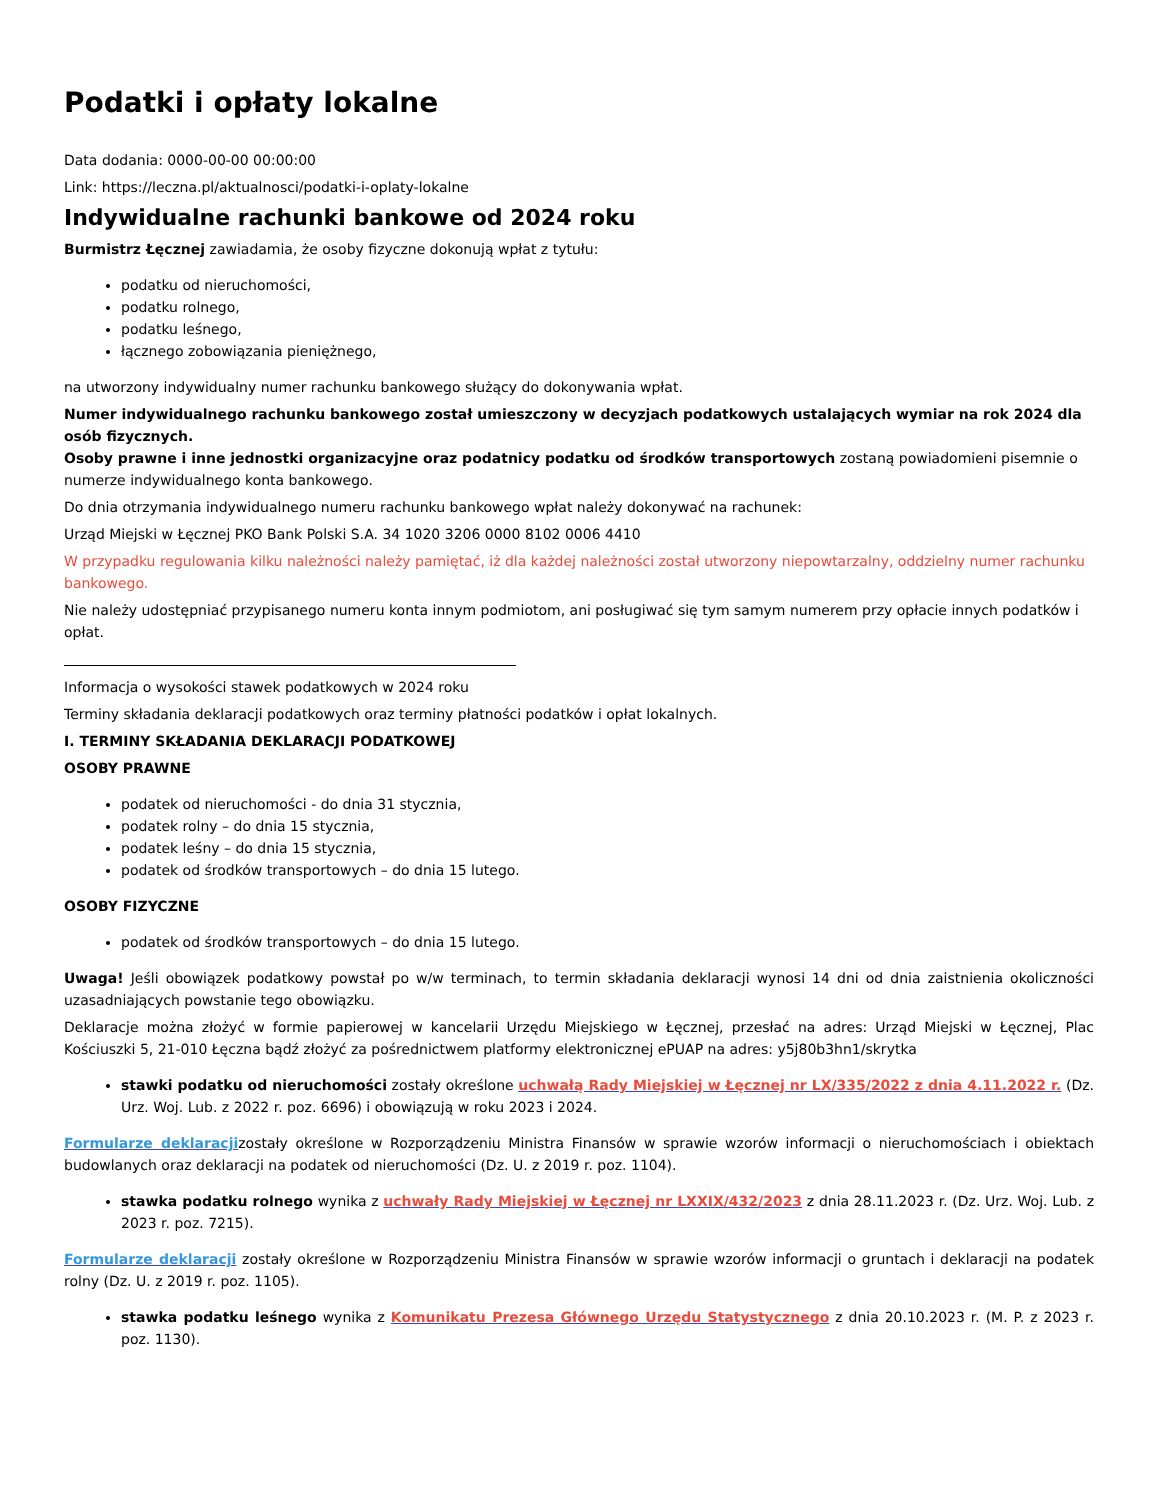Podatki i opłaty lokalne
Data dodania: 0000-00-00 00:00:00
Link: https://leczna.pl/aktualnosci/podatki-i-oplaty-lokalne
Indywidualne rachunki bankowe od 2024 roku
Burmistrz Łęcznej zawiadamia, że osoby fizyczne dokonują wpłat z tytułu:
podatku od nieruchomości,
podatku rolnego,
podatku leśnego,
łącznego zobowiązania pieniężnego,
na utworzony indywidualny numer rachunku bankowego służący do dokonywania wpłat.
Numer indywidualnego rachunku bankowego został umieszczony w decyzjach podatkowych ustalających wymiar na rok 2024 dla osób fizycznych.
Osoby prawne i inne jednostki organizacyjne oraz podatnicy podatku od środków transportowych zostaną powiadomieni pisemnie o numerze indywidualnego konta bankowego.
Do dnia otrzymania indywidualnego numeru rachunku bankowego wpłat należy dokonywać na rachunek:
Urząd Miejski w Łęcznej PKO Bank Polski S.A. 34 1020 3206 0000 8102 0006 4410
W przypadku regulowania kilku należności należy pamiętać, iż dla każdej należności został utworzony niepowtarzalny, oddzielny numer rachunku bankowego.
Nie należy udostępniać przypisanego numeru konta innym podmiotom, ani posługiwać się tym samym numerem przy opłacie innych podatków i opłat.
Informacja o wysokości stawek podatkowych w 2024 roku
Terminy składania deklaracji podatkowych oraz terminy płatności podatków i opłat lokalnych.
I. TERMINY SKŁADANIA DEKLARACJI PODATKOWEJ
OSOBY PRAWNE
podatek od nieruchomości - do dnia 31 stycznia,
podatek rolny – do dnia 15 stycznia,
podatek leśny – do dnia 15 stycznia,
podatek od środków transportowych – do dnia 15 lutego.
OSOBY FIZYCZNE
podatek od środków transportowych – do dnia 15 lutego.
Uwaga! Jeśli obowiązek podatkowy powstał po w/w terminach, to termin składania deklaracji wynosi 14 dni od dnia zaistnienia okoliczności uzasadniających powstanie tego obowiązku.
Deklaracje można złożyć w formie papierowej w kancelarii Urzędu Miejskiego w Łęcznej, przesłać na adres: Urząd Miejski w Łęcznej, Plac Kościuszki 5, 21-010 Łęczna bądź złożyć za pośrednictwem platformy elektronicznej ePUAP na adres: y5j80b3hn1/skrytka
stawki podatku od nieruchomości zostały określone uchwałą Rady Miejskiej w Łęcznej nr LX/335/2022 z dnia 4.11.2022 r. (Dz. Urz. Woj. Lub. z 2022 r. poz. 6696) i obowiązują w roku 2023 i 2024.
Formularze deklaracjizostały określone w Rozporządzeniu Ministra Finansów w sprawie wzorów informacji o nieruchomościach i obiektach budowlanych oraz deklaracji na podatek od nieruchomości (Dz. U. z 2019 r. poz. 1104).
stawka podatku rolnego wynika z uchwały Rady Miejskiej w Łęcznej nr LXXIX/432/2023 z dnia 28.11.2023 r. (Dz. Urz. Woj. Lub. z 2023 r. poz. 7215).
Formularze deklaracji zostały określone w Rozporządzeniu Ministra Finansów w sprawie wzorów informacji o gruntach i deklaracji na podatek rolny (Dz. U. z 2019 r. poz. 1105).
stawka podatku leśnego wynika z Komunikatu Prezesa Głównego Urzędu Statystycznego z dnia 20.10.2023 r. (M. P. z 2023 r. poz. 1130).